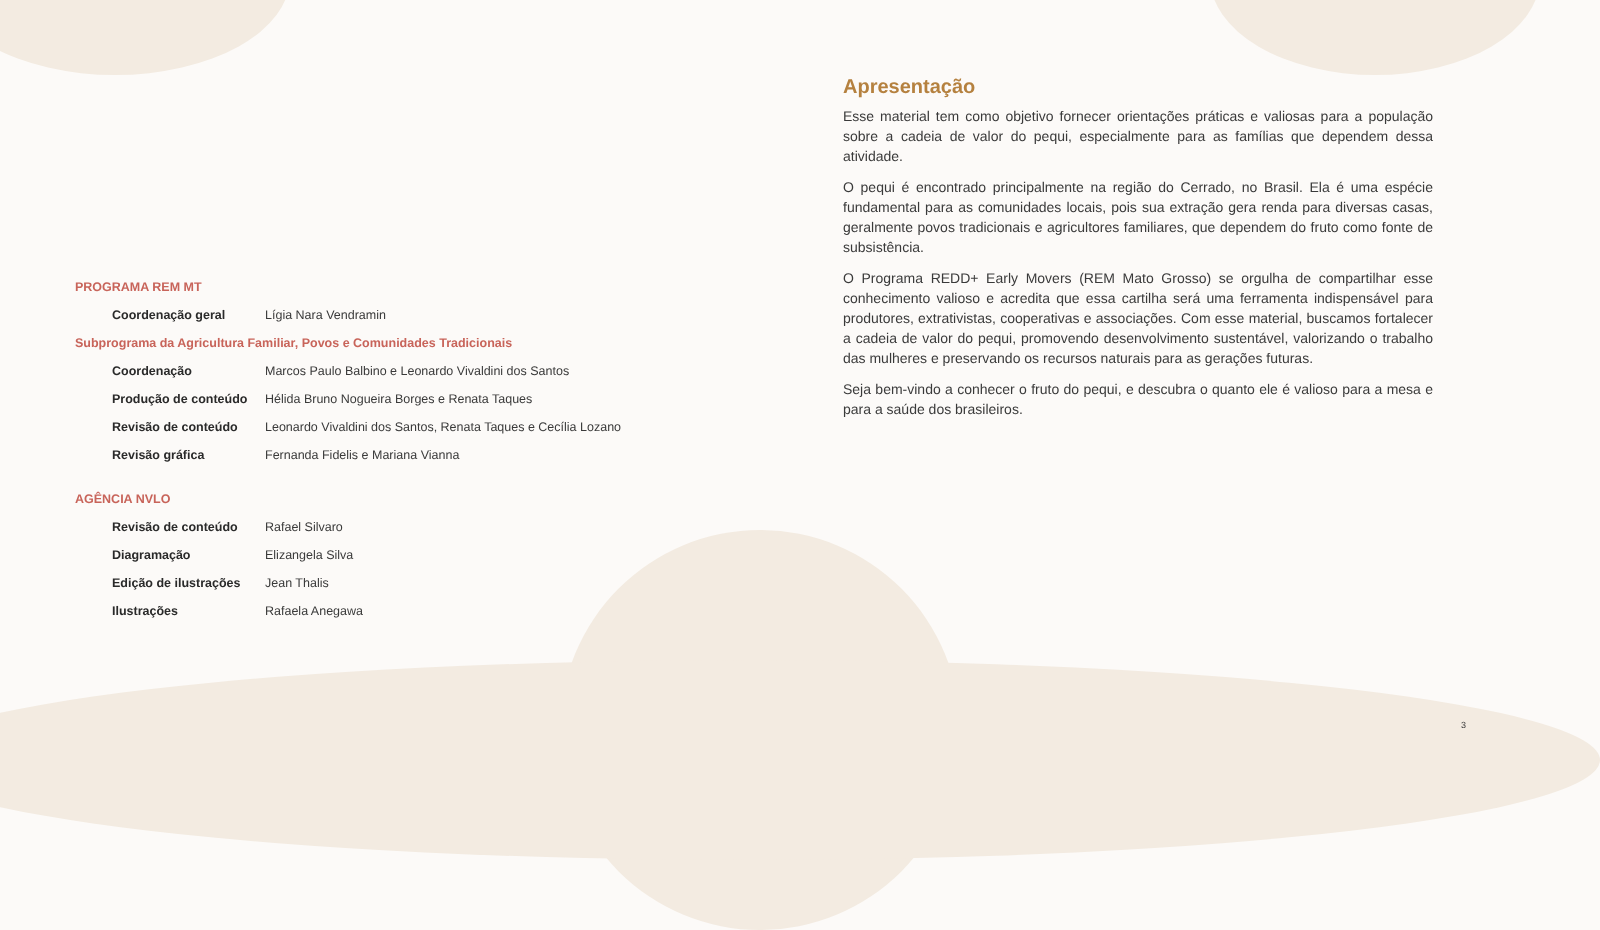PROGRAMA REM MT
Coordenação geral Lígia Nara Vendramin
Subprograma da Agricultura Familiar, Povos e Comunidades Tradicionais
Coordenação Marcos Paulo Balbino e Leonardo Vivaldini dos Santos
Produção de conteúdo Hélida Bruno Nogueira Borges e Renata Taques
Revisão de conteúdo Leonardo Vivaldini dos Santos, Renata Taques e Cecília Lozano
Revisão gráfica Fernanda Fidelis e Mariana Vianna
AGÊNCIA NVLO
Revisão de conteúdo Rafael Silvaro
Diagramação Elizangela Silva
Edição de ilustrações Jean Thalis
Ilustrações Rafaela Anegawa
Apresentação
Esse material tem como objetivo fornecer orientações práticas e valiosas para a população sobre a cadeia de valor do pequi, especialmente para as famílias que dependem dessa atividade.
O pequi é encontrado principalmente na região do Cerrado, no Brasil. Ela é uma espécie fundamental para as comunidades locais, pois sua extração gera renda para diversas casas, geralmente povos tradicionais e agricultores familiares, que dependem do fruto como fonte de subsistência.
O Programa REDD+ Early Movers (REM Mato Grosso) se orgulha de compartilhar esse conhecimento valioso e acredita que essa cartilha será uma ferramenta indispensável para produtores, extrativistas, cooperativas e associações. Com esse material, buscamos fortalecer a cadeia de valor do pequi, promovendo desenvolvimento sustentável, valorizando o trabalho das mulheres e preservando os recursos naturais para as gerações futuras.
Seja bem-vindo a conhecer o fruto do pequi, e descubra o quanto ele é valioso para a mesa e para a saúde dos brasileiros.
3